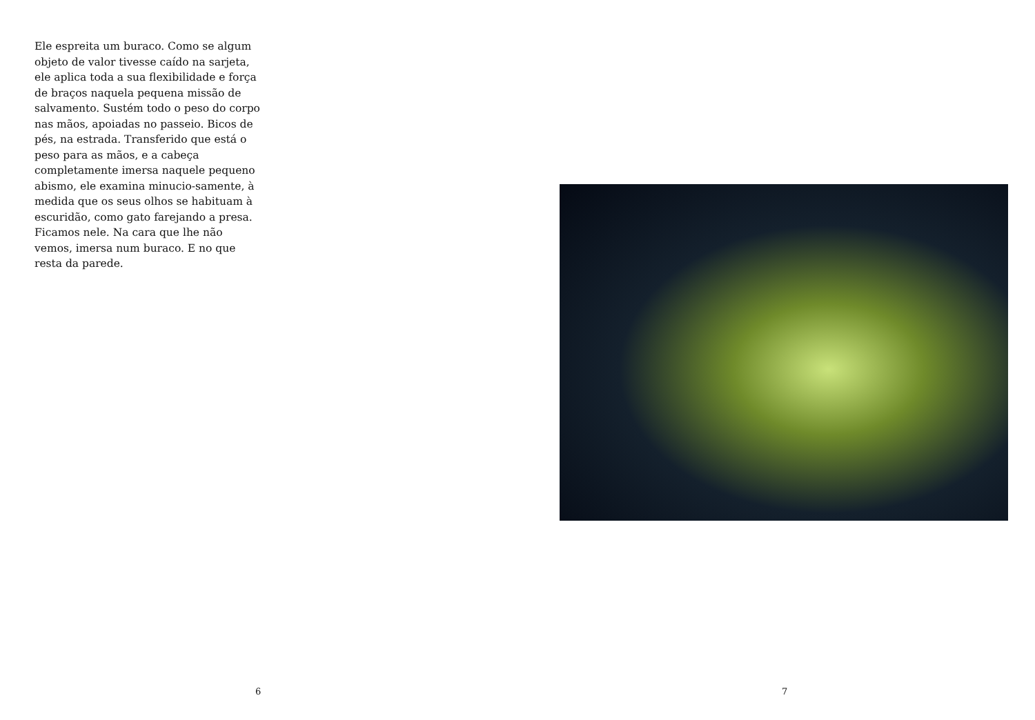Ele espreita um buraco. Como se algum objeto de valor tivesse caído na sarjeta, ele aplica toda a sua flexibilidade e força de braços naquela pequena missão de salvamento. Sustém todo o peso do corpo nas mãos, apoiadas no passeio. Bicos de pés, na estrada. Transferido que está o peso para as mãos, e a cabeça completamente imersa naquele pequeno abismo, ele examina minucio-samente, à medida que os seus olhos se habituam à escuridão, como gato farejando a presa. Ficamos nele. Na cara que lhe não vemos, imersa num buraco. E no que resta da parede.
6
7